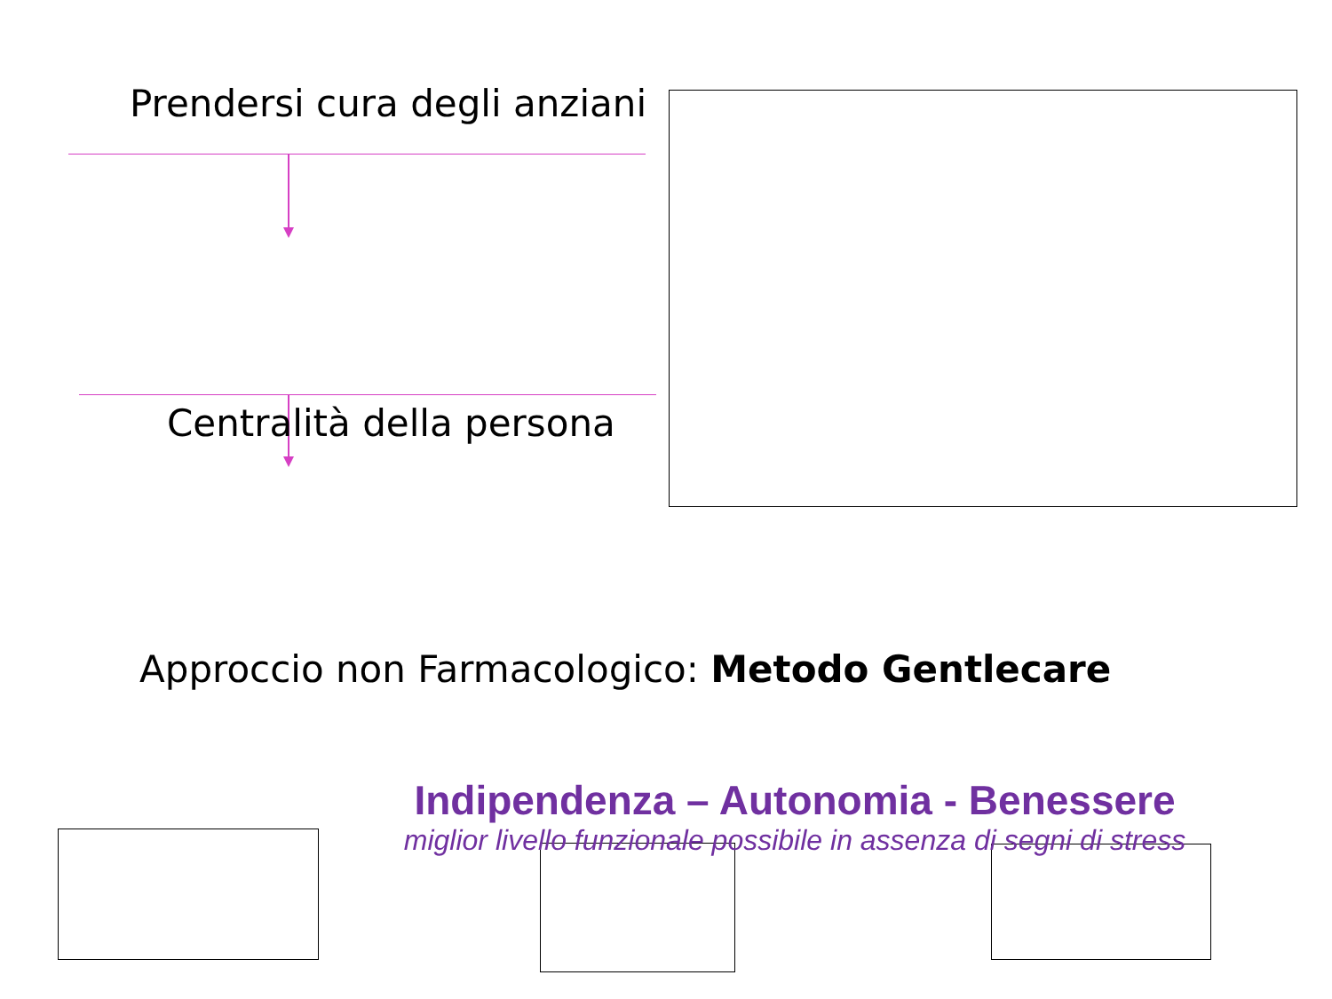Prendersi cura degli anziani
Centralità della persona
Approccio non Farmacologico: Metodo Gentlecare
Indipendenza – Autonomia - Benessere
miglior livello funzionale possibile in assenza di segni di stress